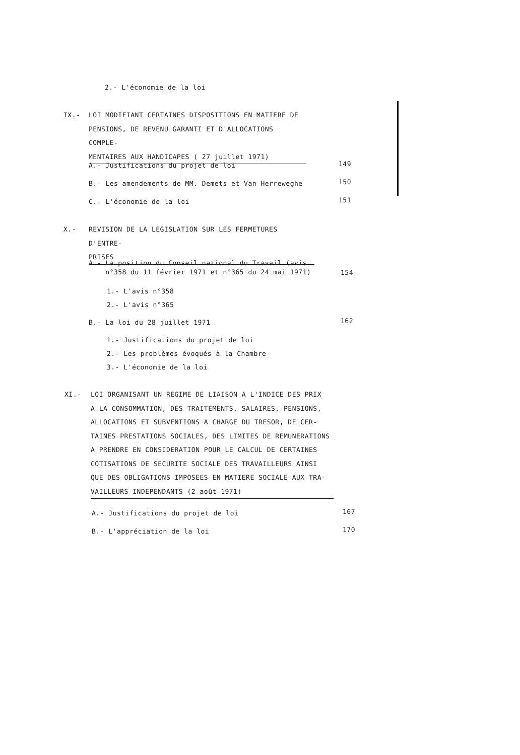2.- L'économie de la loi
IX.-
LOI MODIFIANT CERTAINES DISPOSITIONS EN MATIERE DE
PENSIONS, DE REVENU GARANTI ET D'ALLOCATIONS COMPLE-
MENTAIRES AUX HANDICAPES ( 27 juillet 1971)
A.- Justifications du projet de loi
149
B.- Les amendements de MM. Demets et Van Herreweghe
150
C.- L'économie de la loi 151
X.-
REVISION DE LA LEGISLATION SUR LES FERMETURES D'ENTRE-
PRISES
A.- La position du Conseil national du Travail (avis
n°358 du 11 février 1971 et n°365 du 24 mai 1971)
154
1.- L'avis n°358
2.- L'avis n°365
B.- La loi du 28 juillet 1971 162
1.- Justifications du projet de loi
2.- Les problèmes évoqués à la Chambre
3.- L'économie de la loi
XI.-
LOI ORGANISANT UN REGIME DE LIAISON A L'INDICE DES PRIX
A LA CONSOMMATION, DES TRAITEMENTS, SALAIRES, PENSIONS,
ALLOCATIONS ET SUBVENTIONS A CHARGE DU TRESOR, DE CER-
TAINES PRESTATIONS SOCIALES, DES LIMITES DE REMUNERATIONS
A PRENDRE EN CONSIDERATION POUR LE CALCUL DE CERTAINES
COTISATIONS DE SECURITE SOCIALE DES TRAVAILLEURS AINSI
QUE DES OBLIGATIONS IMPOSEES EN MATIERE SOCIALE AUX TRA-
VAILLEURS INDEPENDANTS (2 août 1971)
A.- Justifications du projet de loi
167
B.- L'appréciation de la loi 170